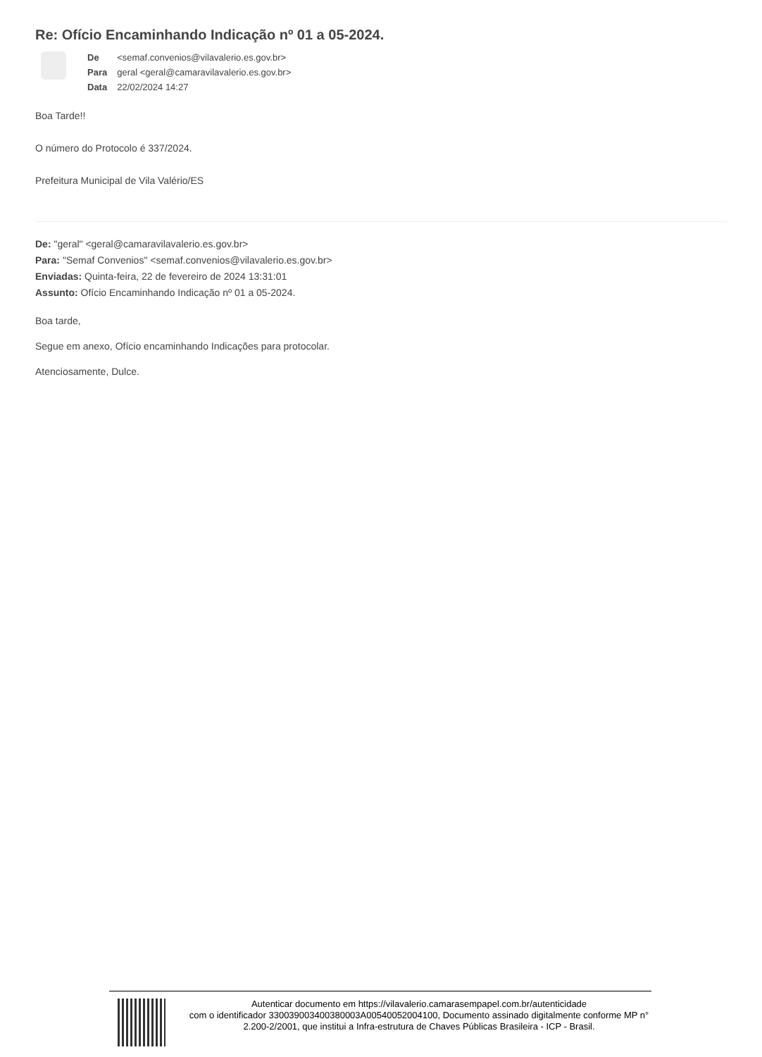Re: Ofício Encaminhando Indicação nº 01 a 05-2024.
| De | <semaf.convenios@vilavalerio.es.gov.br> |
| Para | geral <geral@camaravilavalerio.es.gov.br> |
| Data | 22/02/2024 14:27 |
Boa Tarde!!
O número do Protocolo é 337/2024.
Prefeitura Municipal de Vila Valério/ES
De: "geral" <geral@camaravilavalerio.es.gov.br>
Para: "Semaf Convenios" <semaf.convenios@vilavalerio.es.gov.br>
Enviadas: Quinta-feira, 22 de fevereiro de 2024 13:31:01
Assunto: Ofício Encaminhando Indicação nº 01 a 05-2024.
Boa tarde,
Segue em anexo, Ofício encaminhando Indicações para protocolar.
Atenciosamente, Dulce.
Autenticar documento em https://vilavalerio.camarasempapel.com.br/autenticidade
com o identificador 330039003400380003A00540052004100, Documento assinado digitalmente conforme MP n° 2.200-2/2001, que institui a Infra-estrutura de Chaves Públicas Brasileira - ICP - Brasil.